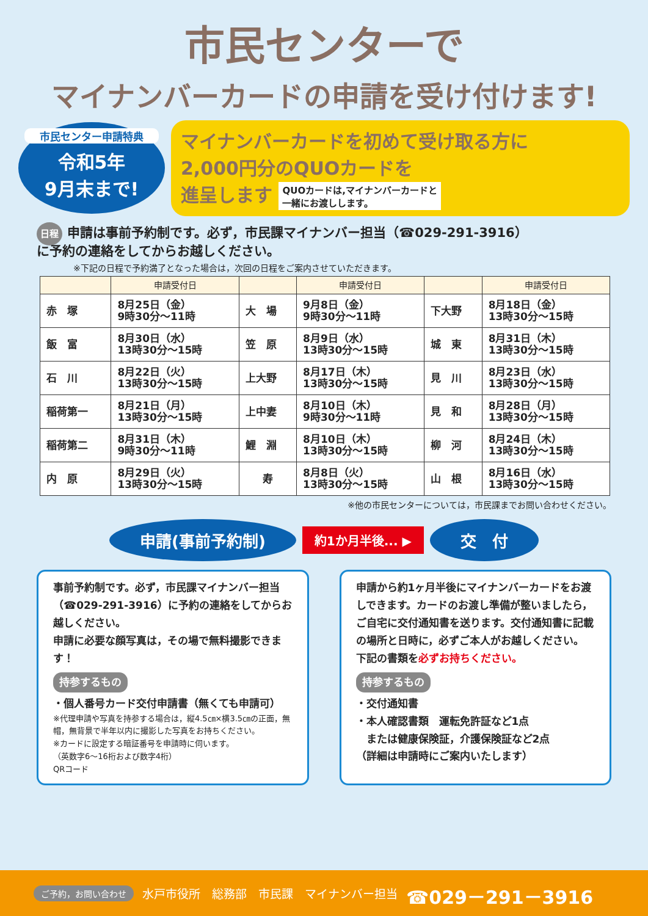市民センターで
マイナンバーカードの申請を受け付けます!
市民センター申請特典
令和5年
9月末まで!
マイナンバーカードを初めて受け取る方に
2,000円分のQUOカードを
進呈します QUOカードは,マイナンバーカードと
一緒にお渡しします。
日程 申請は事前予約制です。必ず，市民課マイナンバー担当（☎029-291-3916）
に予約の連絡をしてからお越しください。
※下記の日程で予約満了となった場合は，次回の日程をご案内させていただきます。
| | 申請受付日 | | 申請受付日 | | 申請受付日 |
| --- | --- | --- | --- | --- | --- |
| 赤 塚 | 8月25日（金） 9時30分～11時 | 大 場 | 9月8日（金） 9時30分～11時 | 下大野 | 8月18日（金） 13時30分～15時 |
| 飯 富 | 8月30日（水） 13時30分～15時 | 笠 原 | 8月9日（水） 13時30分～15時 | 城 東 | 8月31日（木） 13時30分～15時 |
| 石 川 | 8月22日（火） 13時30分～15時 | 上大野 | 8月17日（木） 13時30分～15時 | 見 川 | 8月23日（水） 13時30分～15時 |
| 稲荷第一 | 8月21日（月） 13時30分～15時 | 上中妻 | 8月10日（木） 9時30分～11時 | 見 和 | 8月28日（月） 13時30分～15時 |
| 稲荷第二 | 8月31日（木） 9時30分～11時 | 鯉 淵 | 8月10日（木） 13時30分～15時 | 柳 河 | 8月24日（木） 13時30分～15時 |
| 内 原 | 8月29日（火） 13時30分～15時 | 寿 | 8月8日（火） 13時30分～15時 | 山 根 | 8月16日（水） 13時30分～15時 |
※他の市民センターについては，市民課までお問い合わせください。
申請(事前予約制)
約1か月半後... ▶
交　付
事前予約制です。必ず，市民課マイナンバー担当（☎029-291-3916）に予約の連絡をしてからお越しください。
申請に必要な顔写真は，その場で無料撮影できます！
持参するもの
・個人番号カード交付申請書（無くても申請可）
※代理申請や写真を持参する場合は，縦4.5㎝×横3.5㎝の正面，無帽，無背景で半年以内に撮影した写真をお持ちください。
※カードに設定する暗証番号を申請時に伺います。
（英数字6～16桁および数字4桁）
QRコード
申請から約1ヶ月半後にマイナンバーカードをお渡しできます。カードのお渡し準備が整いましたら，ご自宅に交付通知書を送ります。交付通知書に記載の場所と日時に，必ずご本人がお越しください。
下記の書類を必ずお持ちください。
持参するもの
・交付通知書
・本人確認書類　運転免許証など1点
　または健康保険証，介護保険証など2点
（詳細は申請時にご案内いたします）
ご予約，お問い合わせ 水戸市役所　総務部　市民課　マイナンバー担当 ☎029－291－3916